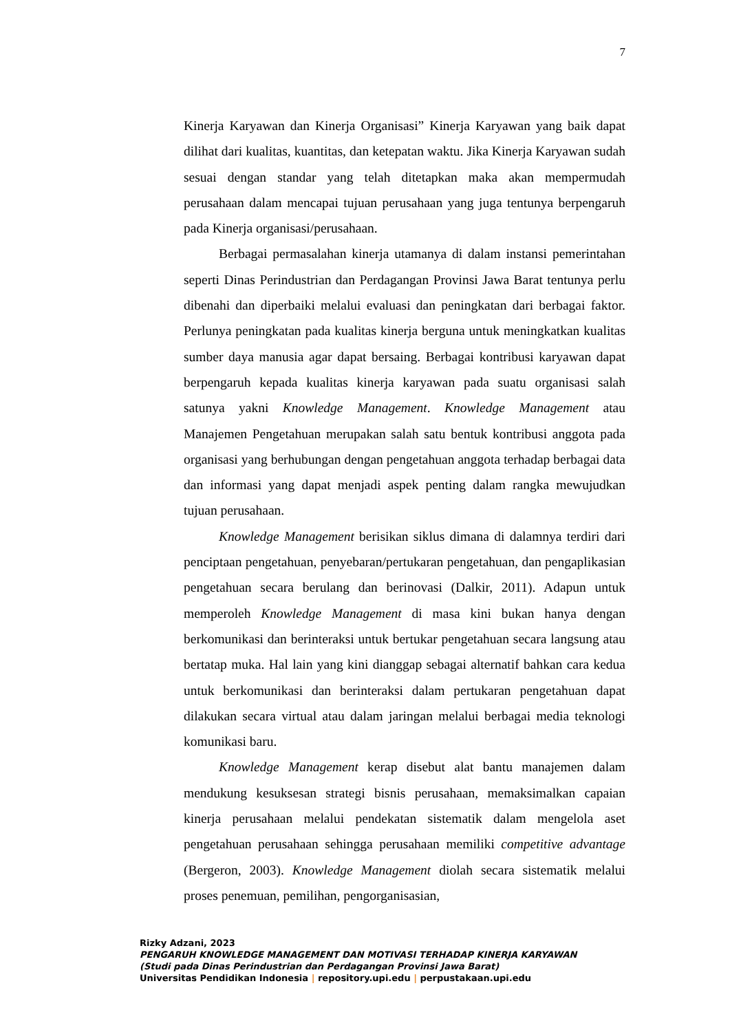7
Kinerja Karyawan dan Kinerja Organisasi” Kinerja Karyawan yang baik dapat dilihat dari kualitas, kuantitas, dan ketepatan waktu. Jika Kinerja Karyawan sudah sesuai dengan standar yang telah ditetapkan maka akan mempermudah perusahaan dalam mencapai tujuan perusahaan yang juga tentunya berpengaruh pada Kinerja organisasi/perusahaan.
Berbagai permasalahan kinerja utamanya di dalam instansi pemerintahan seperti Dinas Perindustrian dan Perdagangan Provinsi Jawa Barat tentunya perlu dibenahi dan diperbaiki melalui evaluasi dan peningkatan dari berbagai faktor. Perlunya peningkatan pada kualitas kinerja berguna untuk meningkatkan kualitas sumber daya manusia agar dapat bersaing. Berbagai kontribusi karyawan dapat berpengaruh kepada kualitas kinerja karyawan pada suatu organisasi salah satunya yakni Knowledge Management. Knowledge Management atau Manajemen Pengetahuan merupakan salah satu bentuk kontribusi anggota pada organisasi yang berhubungan dengan pengetahuan anggota terhadap berbagai data dan informasi yang dapat menjadi aspek penting dalam rangka mewujudkan tujuan perusahaan.
Knowledge Management berisikan siklus dimana di dalamnya terdiri dari penciptaan pengetahuan, penyebaran/pertukaran pengetahuan, dan pengaplikasian pengetahuan secara berulang dan berinovasi (Dalkir, 2011). Adapun untuk memperoleh Knowledge Management di masa kini bukan hanya dengan berkomunikasi dan berinteraksi untuk bertukar pengetahuan secara langsung atau bertatap muka. Hal lain yang kini dianggap sebagai alternatif bahkan cara kedua untuk berkomunikasi dan berinteraksi dalam pertukaran pengetahuan dapat dilakukan secara virtual atau dalam jaringan melalui berbagai media teknologi komunikasi baru.
Knowledge Management kerap disebut alat bantu manajemen dalam mendukung kesuksesan strategi bisnis perusahaan, memaksimalkan capaian kinerja perusahaan melalui pendekatan sistematik dalam mengelola aset pengetahuan perusahaan sehingga perusahaan memiliki competitive advantage (Bergeron, 2003). Knowledge Management diolah secara sistematik melalui proses penemuan, pemilihan, pengorganisasian,
Rizky Adzani, 2023
PENGARUH KNOWLEDGE MANAGEMENT DAN MOTIVASI TERHADAP KINERJA KARYAWAN
(Studi pada Dinas Perindustrian dan Perdagangan Provinsi Jawa Barat)
Universitas Pendidikan Indonesia | repository.upi.edu | perpustakaan.upi.edu